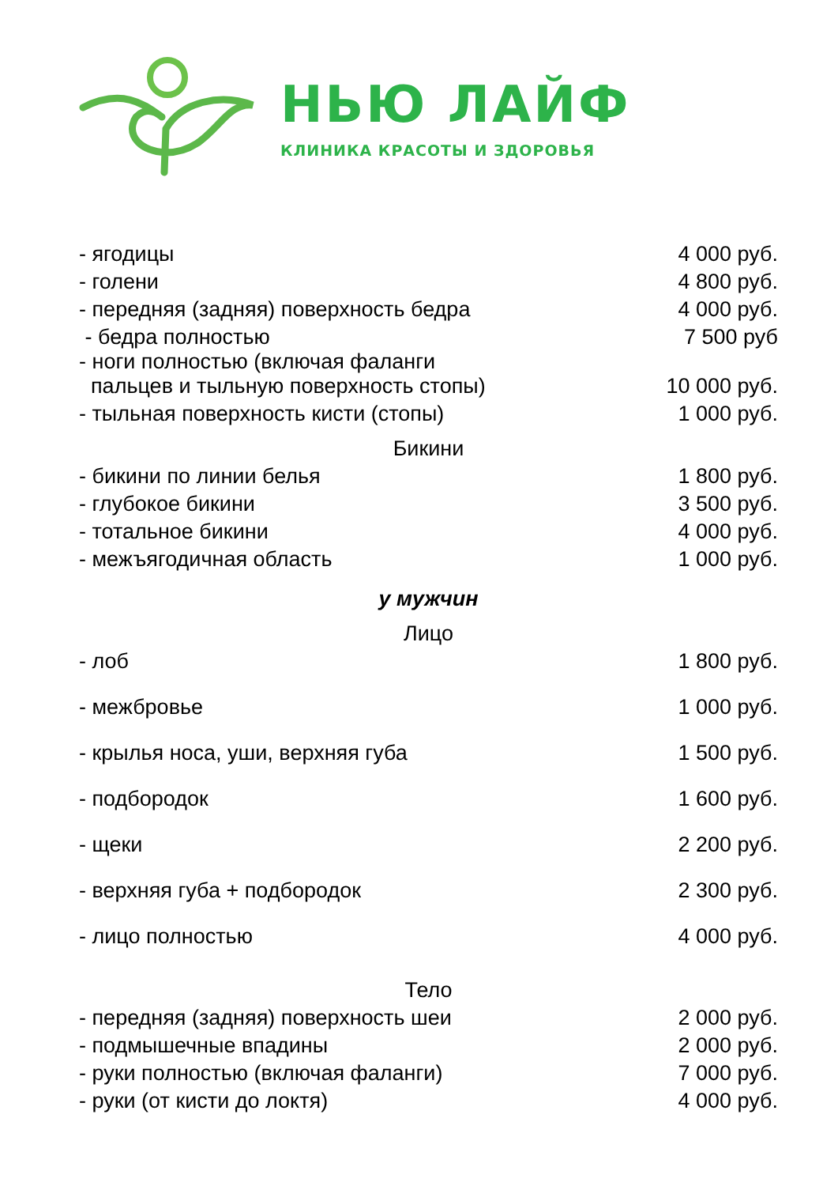НЬЮ ЛАЙФ
КЛИНИКА КРАСОТЫ И ЗДОРОВЬЯ
| - ягодицы | 4 000 руб. |
| - голени | 4 800 руб. |
| - передняя (задняя) поверхность бедра | 4 000 руб. |
| - бедра полностью | 7 500 руб |
| - ноги полностью (включая фаланги пальцев и тыльную поверхность стопы) | 10 000 руб. |
| - тыльная поверхность кисти (стопы) | 1 000 руб. |
| Бикини | |
| - бикини по линии белья | 1 800 руб. |
| - глубокое бикини | 3 500 руб. |
| - тотальное бикини | 4 000 руб. |
| - межъягодичная область | 1 000 руб. |
| у мужчин | |
| Лицо | |
| - лоб | 1 800 руб. |
| - межбровье | 1 000 руб. |
| - крылья носа, уши, верхняя губа | 1 500 руб. |
| - подбородок | 1 600 руб. |
| - щеки | 2 200 руб. |
| - верхняя губа + подбородок | 2 300 руб. |
| - лицо полностью | 4 000 руб. |
| Тело | |
| - передняя (задняя) поверхность шеи | 2 000 руб. |
| - подмышечные впадины | 2 000 руб. |
| - руки полностью (включая фаланги) | 7 000 руб. |
| - руки (от кисти до локтя) | 4 000 руб. |